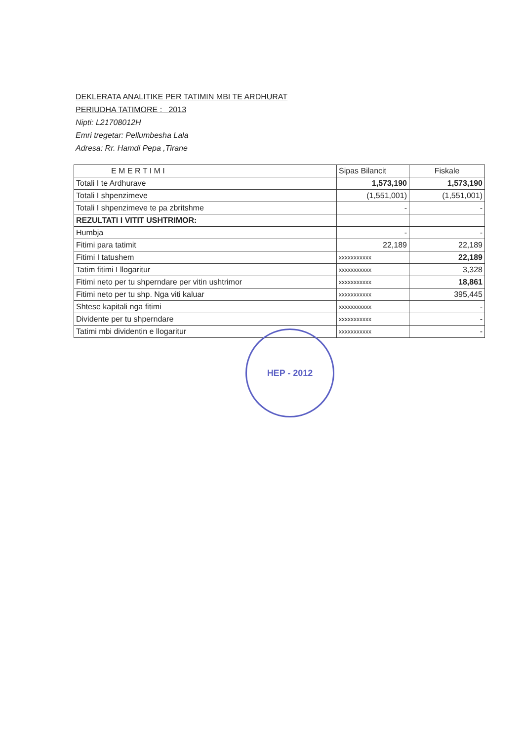DEKLERATA ANALITIKE PER TATIMIN MBI TE ARDHURAT
PERIUDHA TATIMORE : 2013
Nipti: L21708012H
Emri tregetar: Pellumbesha Lala
Adresa: Rr. Hamdi Pepa ,Tirane
| E M E R T I M I | Sipas Bilancit | Fiskale |
| --- | --- | --- |
| Totali I te Ardhurave | 1,573,190 | 1,573,190 |
| Totali I shpenzimeve | (1,551,001) | (1,551,001) |
| Totali I shpenzimeve te pa zbritshme | - | - |
| REZULTATI I VITIT USHTRIMOR: | | |
| Humbja | - | - |
| Fitimi para tatimit | 22,189 | 22,189 |
| Fitimi I tatushem | xxxxxxxxxxx | 22,189 |
| Tatim fitimi I llogaritur | xxxxxxxxxxx | 3,328 |
| Fitimi neto per tu shperndare per vitin ushtrimor | xxxxxxxxxxx | 18,861 |
| Fitimi neto per tu shp. Nga viti kaluar | xxxxxxxxxxx | 395,445 |
| Shtese kapitali nga fitimi | xxxxxxxxxxx | - |
| Dividente per tu shperndare | xxxxxxxxxxx | - |
| Tatimi mbi dividentin e llogaritur | xxxxxxxxxxx | - |
HEP - 2012